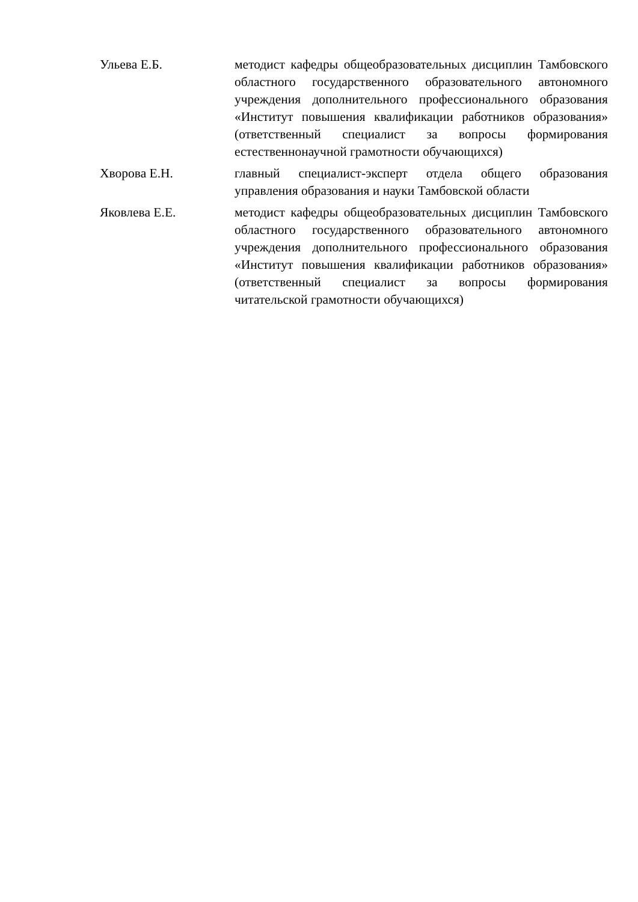| Ульева Е.Б. | методист кафедры общеобразовательных дисциплин Тамбовского областного государственного образовательного автономного учреждения дополнительного профессионального образования «Институт повышения квалификации работников образования» (ответственный специалист за вопросы формирования естественнонаучной грамотности обучающихся) |
| Хворова Е.Н. | главный специалист-эксперт отдела общего образования управления образования и науки Тамбовской области |
| Яковлева Е.Е. | методист кафедры общеобразовательных дисциплин Тамбовского областного государственного образовательного автономного учреждения дополнительного профессионального образования «Институт повышения квалификации работников образования» (ответственный специалист за вопросы формирования читательской грамотности обучающихся) |